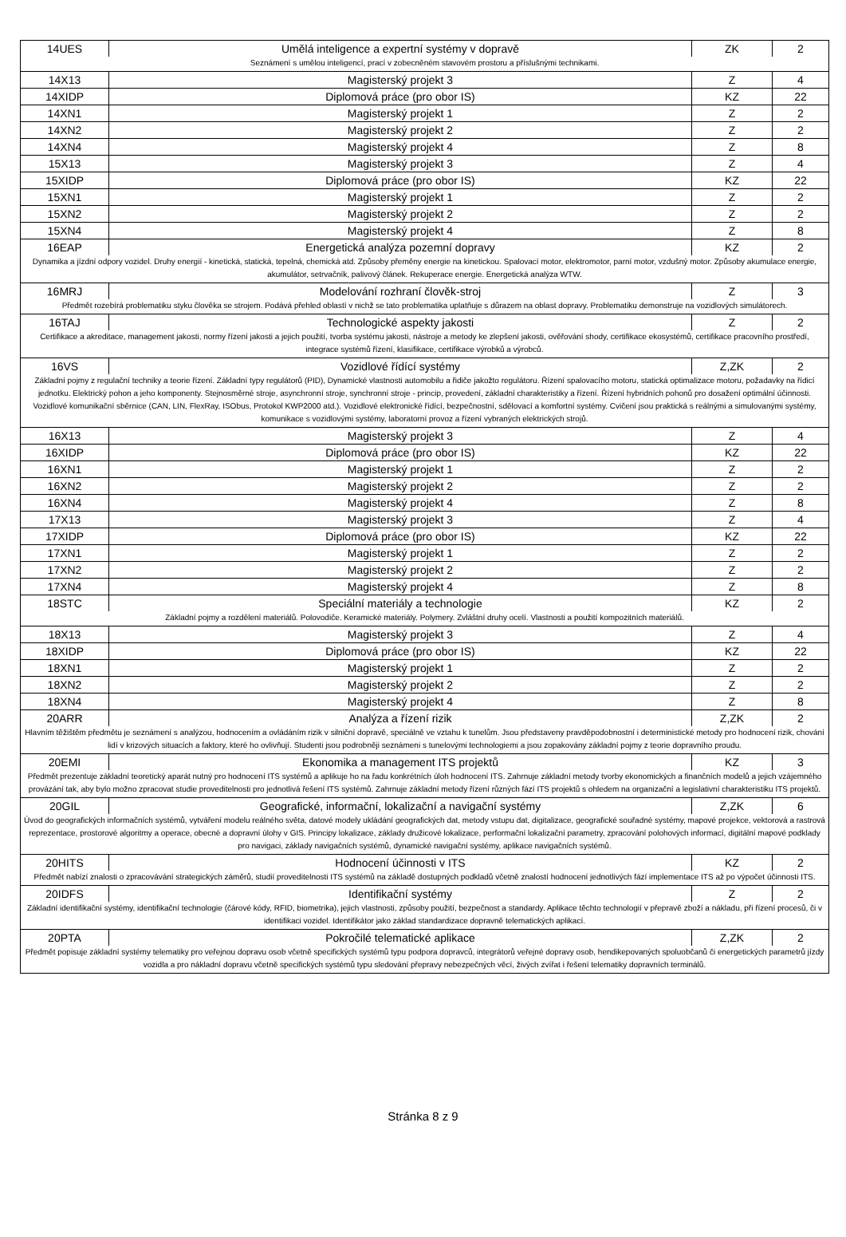| 14UES | Umělá inteligence a expertní systémy v dopravě | ZK | 2 |
| Seznámení s umělou inteligencí, prací v zobecněném stavovém prostoru a příslušnými technikami. | | | |
| 14X13 | Magisterský projekt 3 | Z | 4 |
| 14XIDP | Diplomová práce (pro obor IS) | KZ | 22 |
| 14XN1 | Magisterský projekt 1 | Z | 2 |
| 14XN2 | Magisterský projekt 2 | Z | 2 |
| 14XN4 | Magisterský projekt 4 | Z | 8 |
| 15X13 | Magisterský projekt 3 | Z | 4 |
| 15XIDP | Diplomová práce (pro obor IS) | KZ | 22 |
| 15XN1 | Magisterský projekt 1 | Z | 2 |
| 15XN2 | Magisterský projekt 2 | Z | 2 |
| 15XN4 | Magisterský projekt 4 | Z | 8 |
| 16EAP | Energetická analýza pozemní dopravy | KZ | 2 |
| Dynamika a jízdní odpory vozidel. Druhy energií - kinetická, statická, tepelná, chemická atd. Způsoby přeměny energie na kinetickou. Spalovací motor, elektromotor, parní motor, vzdušný motor. Způsoby akumulace energie, akumulátor, setrvačník, palivový článek. Rekuperace energie. Energetická analýza WTW. | | | |
| 16MRJ | Modelování rozhraní člověk-stroj | Z | 3 |
| Předmět rozebírá problematiku styku člověka se strojem. Podává přehled oblastí v nichž se tato problematika uplatňuje s důrazem na oblast dopravy. Problematiku demonstruje na vozidlových simulátorech. | | | |
| 16TAJ | Technologické aspekty jakosti | Z | 2 |
| Certifikace a akreditace, management jakosti, normy řízení jakosti a jejich použití, tvorba systému jakosti, nástroje a metody ke zlepšení jakosti, ověřování shody, certifikace ekosystémů, certifikace pracovního prostředí, integrace systémů řízení, klasifikace, certifikace výrobků a výrobců. | | | |
| 16VS | Vozidlové řídící systémy | Z,ZK | 2 |
| Základní pojmy z regulační techniky a teorie řízení. Základní typy regulátorů (PID), Dynamické vlastnosti automobilu a řidiče jakožto regulátoru. Řízení spalovacího motoru, statická optimalizace motoru, požadavky na řídicí jednotku. Elektrický pohon a jeho komponenty. Stejnosměrné stroje, asynchronní stroje, synchronní stroje - princip, provedení, základní charakteristiky a řízení. Řízení hybridních pohonů pro dosažení optimální účinnosti. Vozidlové komunikační sběrnice (CAN, LIN, FlexRay, ISObus, Protokol KWP2000 atd.). Vozidlové elektronické řídící, bezpečnostní, sdělovací a komfortní systémy. Cvičení jsou praktická s reálnými a simulovanými systémy, komunikace s vozidlovými systémy, laboratorní provoz a řízení vybraných elektrických strojů. | | | |
| 16X13 | Magisterský projekt 3 | Z | 4 |
| 16XIDP | Diplomová práce (pro obor IS) | KZ | 22 |
| 16XN1 | Magisterský projekt 1 | Z | 2 |
| 16XN2 | Magisterský projekt 2 | Z | 2 |
| 16XN4 | Magisterský projekt 4 | Z | 8 |
| 17X13 | Magisterský projekt 3 | Z | 4 |
| 17XIDP | Diplomová práce (pro obor IS) | KZ | 22 |
| 17XN1 | Magisterský projekt 1 | Z | 2 |
| 17XN2 | Magisterský projekt 2 | Z | 2 |
| 17XN4 | Magisterský projekt 4 | Z | 8 |
| 18STC | Speciální materiály a technologie | KZ | 2 |
| Základní pojmy a rozdělení materiálů. Polovodiče. Keramické materiály. Polymery. Zvláštní druhy ocelí. Vlastnosti a použití kompozitních materiálů. | | | |
| 18X13 | Magisterský projekt 3 | Z | 4 |
| 18XIDP | Diplomová práce (pro obor IS) | KZ | 22 |
| 18XN1 | Magisterský projekt 1 | Z | 2 |
| 18XN2 | Magisterský projekt 2 | Z | 2 |
| 18XN4 | Magisterský projekt 4 | Z | 8 |
| 20ARR | Analýza a řízení rizik | Z,ZK | 2 |
| Hlavním těžištěm předmětu je seznámení s analýzou, hodnocením a ovládáním rizik v silniční dopravě, speciálně ve vztahu k tunelům. Jsou představeny pravděpodobnostní i deterministické metody pro hodnocení rizik, chování lidí v krizových situacích a faktory, které ho ovlivňují. Studenti jsou podrobněji seznámeni s tunelovými technologiemi a jsou zopakovány základní pojmy z teorie dopravního proudu. | | | |
| 20EMI | Ekonomika a management ITS projektů | KZ | 3 |
| Předmět prezentuje základní teoretický aparát nutný pro hodnocení ITS systémů a aplikuje ho na řadu konkrétních úloh hodnocení ITS. Zahrnuje základní metody tvorby ekonomických a finančních modelů a jejich vzájemného provázání tak, aby bylo možno zpracovat studie proveditelnosti pro jednotlivá řešení ITS systémů. Zahrnuje základní metody řízení různých fází ITS projektů s ohledem na organizační a legislativní charakteristiku ITS projektů. | | | |
| 20GIL | Geografické, informační, lokalizační a navigační systémy | Z,ZK | 6 |
| Úvod do geografických informačních systémů, vytváření modelu reálného světa, datové modely ukládání geografických dat, metody vstupu dat, digitalizace, geografické souřadné systémy, mapové projekce, vektorová a rastrová reprezentace, prostorové algoritmy a operace, obecné a dopravní úlohy v GIS. Principy lokalizace, základy družicové lokalizace, performační lokalizační parametry, zpracování polohových informací, digitální mapové podklady pro navigaci, základy navigačních systémů, dynamické navigační systémy, aplikace navigačních systémů. | | | |
| 20HITS | Hodnocení účinnosti v ITS | KZ | 2 |
| Předmět nabízí znalosti o zpracovávání strategických záměrů, studií proveditelnosti ITS systémů na základě dostupných podkladů včetně znalostí hodnocení jednotlivých fází implementace ITS až po výpočet účinnosti ITS. | | | |
| 20IDFS | Identifikační systémy | Z | 2 |
| Základní identifikační systémy, identifikační technologie (čárové kódy, RFID, biometrika), jejich vlastnosti, způsoby použití, bezpečnost a standardy. Aplikace těchto technologií v přepravě zboží a nákladu, při řízení procesů, či v identifikaci vozidel. Identifikátor jako základ standardizace dopravně telematických aplikací. | | | |
| 20PTA | Pokročilé telematické aplikace | Z,ZK | 2 |
| Předmět popisuje základní systémy telematiky pro veřejnou dopravu osob včetně specifických systémů typu podpora dopravců, integrátorů veřejné dopravy osob, hendikepovaných spoluobčanů či energetických parametrů jízdy vozidla a pro nákladní dopravu včetně specifických systémů typu sledování přepravy nebezpečných věcí, živých zvířat i řešení telematiky dopravních terminálů. | | | |
Stránka 8 z 9